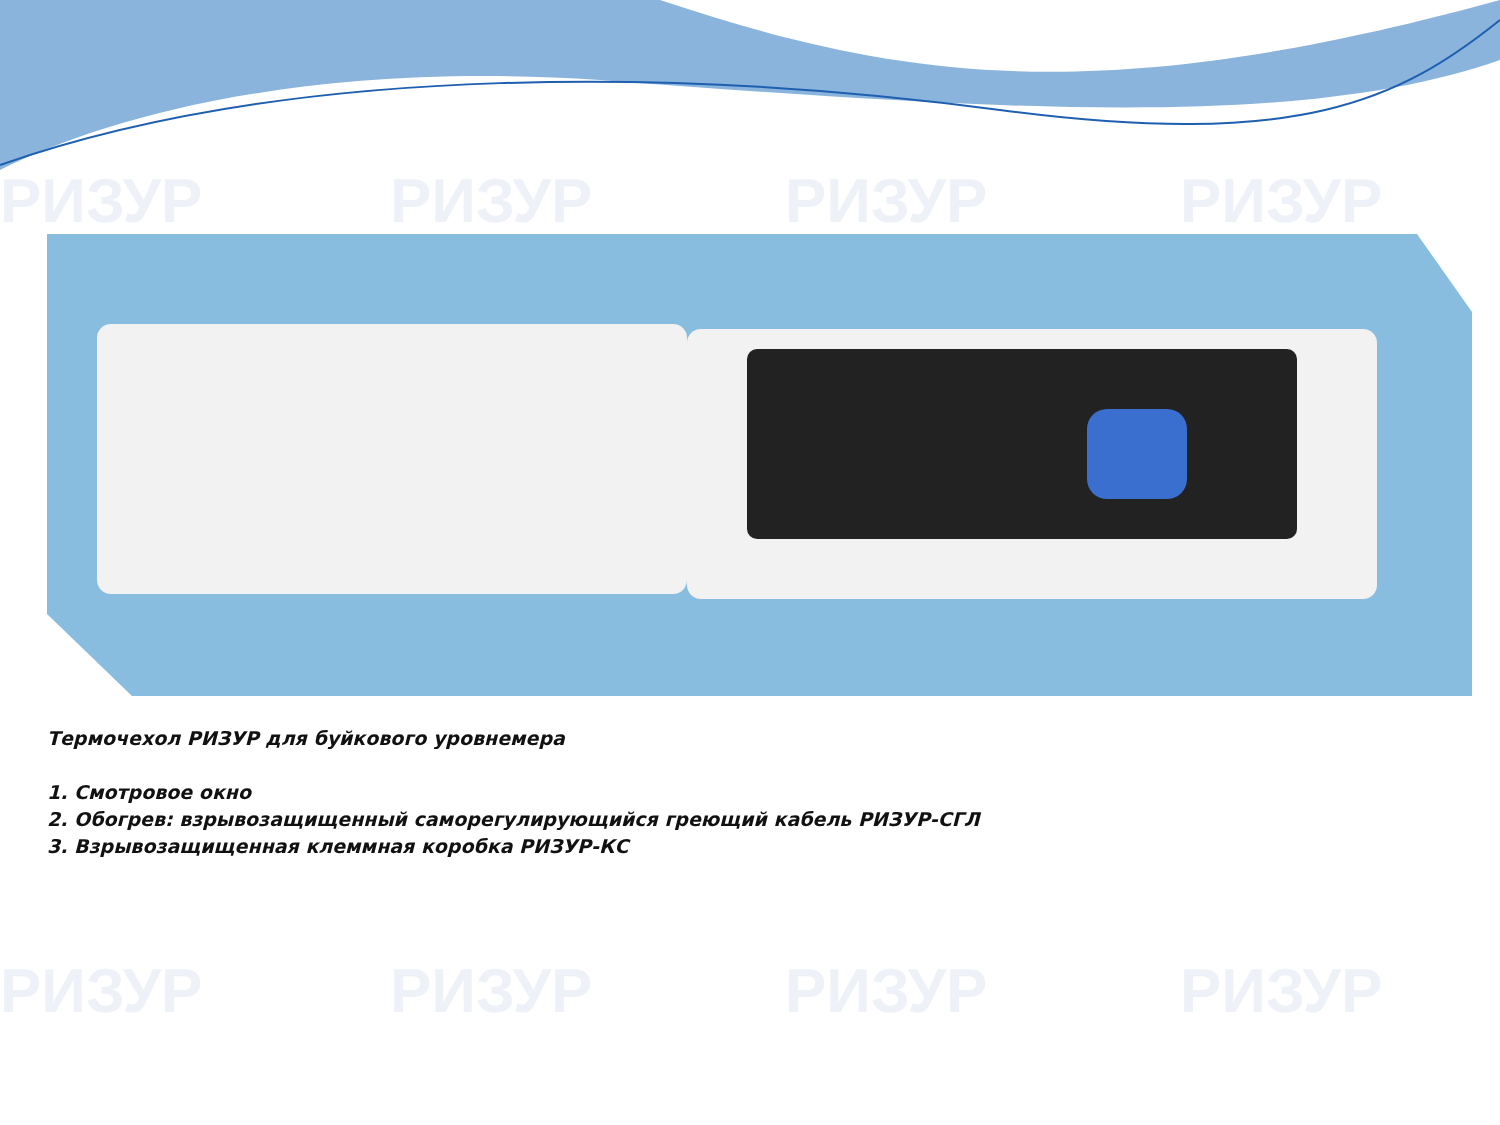РИЗУР РИЗУР РИЗУР РИЗУР
РИЗУР РИЗУР РИЗУР РИЗУР
Термочехол РИЗУР для буйкового уровнемера
1. Смотровое окно
2. Обогрев: взрывозащищенный саморегулирующийся греющий кабель РИЗУР-СГЛ
3. Взрывозащищенная клеммная коробка РИЗУР-КС